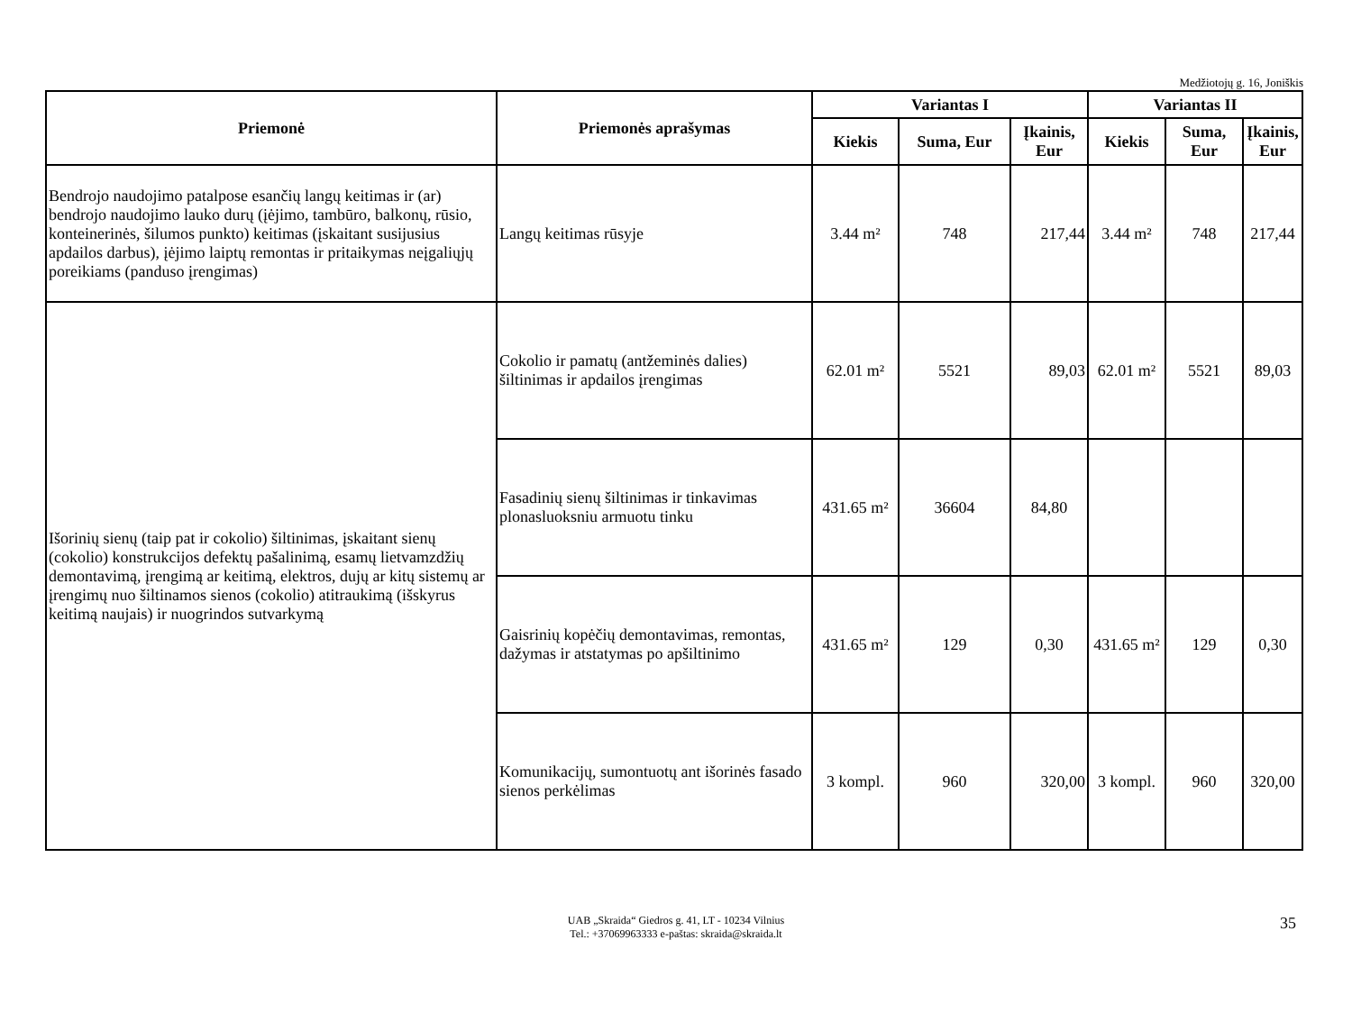Medžiotojų g. 16, Joniškis
| Priemonė | Priemonės aprašymas | Variantas I | | | Variantas II | | |
| --- | --- | --- | --- | --- | --- | --- | --- |
| | | Kiekis | Suma, Eur | Įkainis, Eur | Kiekis | Suma, Eur | Įkainis, Eur |
| Bendrojo naudojimo patalpose esančių langų keitimas ir (ar) bendrojo naudojimo lauko durų (įėjimo, tambūro, balkonų, rūsio, konteinerinės, šilumos punkto) keitimas (įskaitant susijusius apdailos darbus), įėjimo laiptų remontas ir pritaikymas neįgaliųjų poreikiams (panduso įrengimas) | Langų keitimas rūsyje | 3.44 m² | 748 | 217,44 | 3.44 m² | 748 | 217,44 |
| Išorinių sienų (taip pat ir cokolio) šiltinimas, įskaitant sienų (cokolio) konstrukcijos defektų pašalinimą, esamų lietvamzdžių demontavimą, įrengimą ar keitimą, elektros, dujų ar kitų sistemų ar įrengimų nuo šiltinamos sienos (cokolio) atitraukimą (išskyrus keitimą naujais) ir nuogrindos sutvarkymą | Cokolio ir pamatų (antžeminės dalies) šiltinimas ir apdailos įrengimas | 62.01 m² | 5521 | 89,03 | 62.01 m² | 5521 | 89,03 |
| | Fasadinių sienų šiltinimas ir tinkavimas plonasluoksniu armuotu tinku | 431.65 m² | 36604 | 84,80 | | | |
| | Gaisrinių kopėčių demontavimas, remontas, dažymas ir atstatymas po apšiltinimo | 431.65 m² | 129 | 0,30 | 431.65 m² | 129 | 0,30 |
| | Komunikacijų, sumontuotų ant išorinės fasado sienos perkėlimas | 3 kompl. | 960 | 320,00 | 3 kompl. | 960 | 320,00 |
UAB „Skraida“ Giedros g. 41, LT - 10234 Vilnius
Tel.: +37069963333 e-paštas: skraida@skraida.lt
35